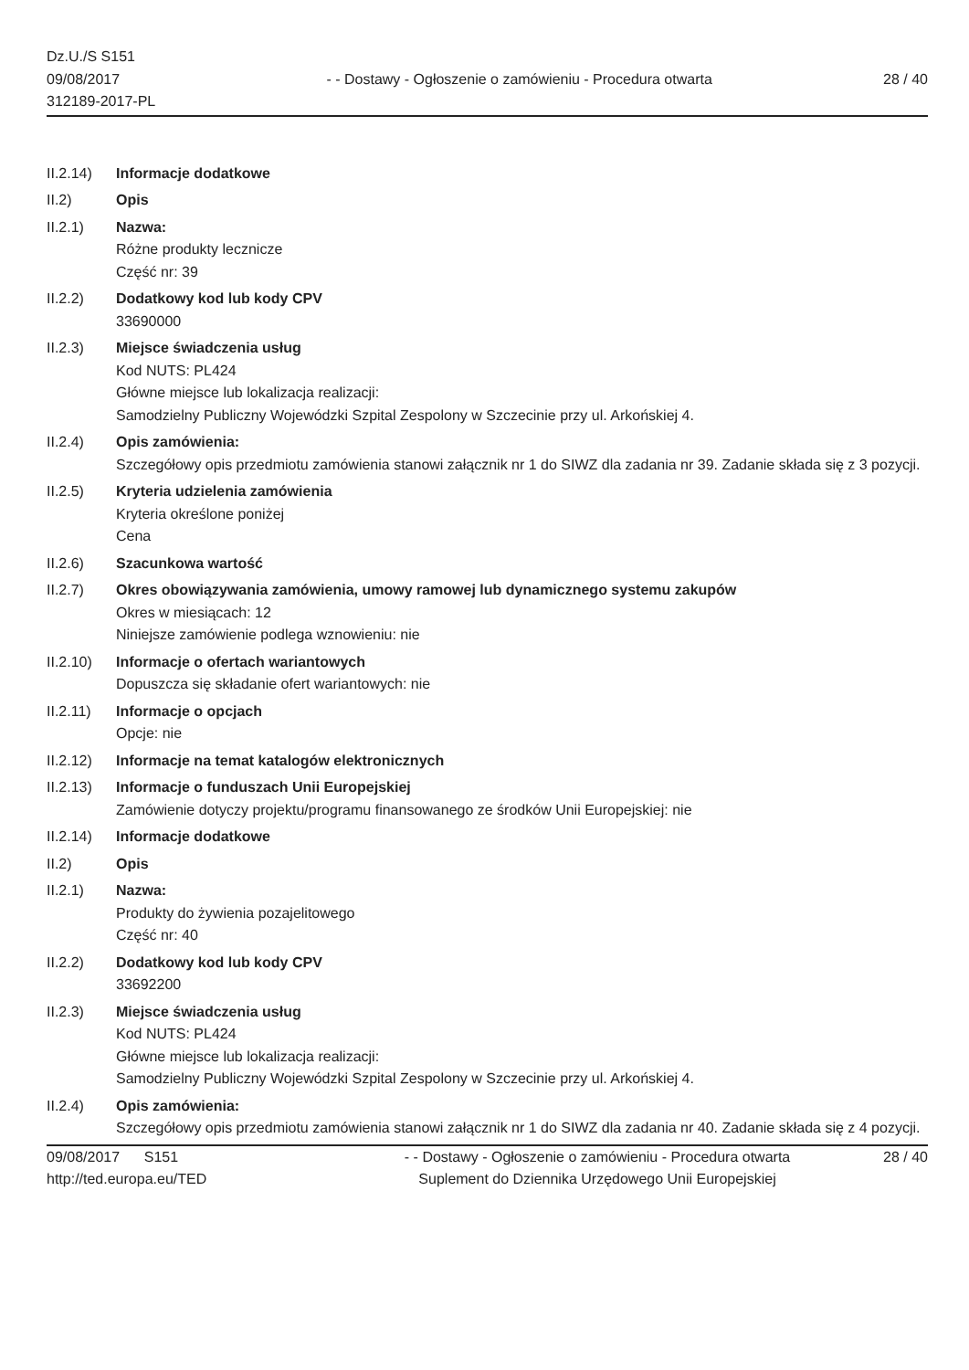Dz.U./S S151
09/08/2017
312189-2017-PL
- - Dostawy - Ogłoszenie o zamówieniu - Procedura otwarta
28 / 40
II.2.14)
Informacje dodatkowe
II.2) Opis
II.2.1) Nazwa:
Różne produkty lecznicze
Część nr: 39
II.2.2) Dodatkowy kod lub kody CPV
33690000
II.2.3) Miejsce świadczenia usług
Kod NUTS: PL424
Główne miejsce lub lokalizacja realizacji:
Samodzielny Publiczny Wojewódzki Szpital Zespolony w Szczecinie przy ul. Arkońskiej 4.
II.2.4) Opis zamówienia:
Szczegółowy opis przedmiotu zamówienia stanowi załącznik nr 1 do SIWZ dla zadania nr 39. Zadanie składa się z 3 pozycji.
II.2.5) Kryteria udzielenia zamówienia
Kryteria określone poniżej
Cena
II.2.6) Szacunkowa wartość
II.2.7) Okres obowiązywania zamówienia, umowy ramowej lub dynamicznego systemu zakupów
Okres w miesiącach: 12
Niniejsze zamówienie podlega wznowieniu: nie
II.2.10)
Informacje o ofertach wariantowych
Dopuszcza się składanie ofert wariantowych: nie
II.2.11)
Informacje o opcjach
Opcje: nie
II.2.12)
Informacje na temat katalogów elektronicznych
II.2.13)
Informacje o funduszach Unii Europejskiej
Zamówienie dotyczy projektu/programu finansowanego ze środków Unii Europejskiej: nie
II.2.14)
Informacje dodatkowe
II.2) Opis
II.2.1) Nazwa:
Produkty do żywienia pozajelitowego
Część nr: 40
II.2.2) Dodatkowy kod lub kody CPV
33692200
II.2.3) Miejsce świadczenia usług
Kod NUTS: PL424
Główne miejsce lub lokalizacja realizacji:
Samodzielny Publiczny Wojewódzki Szpital Zespolony w Szczecinie przy ul. Arkońskiej 4.
II.2.4) Opis zamówienia:
Szczegółowy opis przedmiotu zamówienia stanowi załącznik nr 1 do SIWZ dla zadania nr 40. Zadanie składa się z 4 pozycji.
09/08/2017 S151
http://ted.europa.eu/TED
- - Dostawy - Ogłoszenie o zamówieniu - Procedura otwarta
Suplement do Dziennika Urzędowego Unii Europejskiej
28 / 40